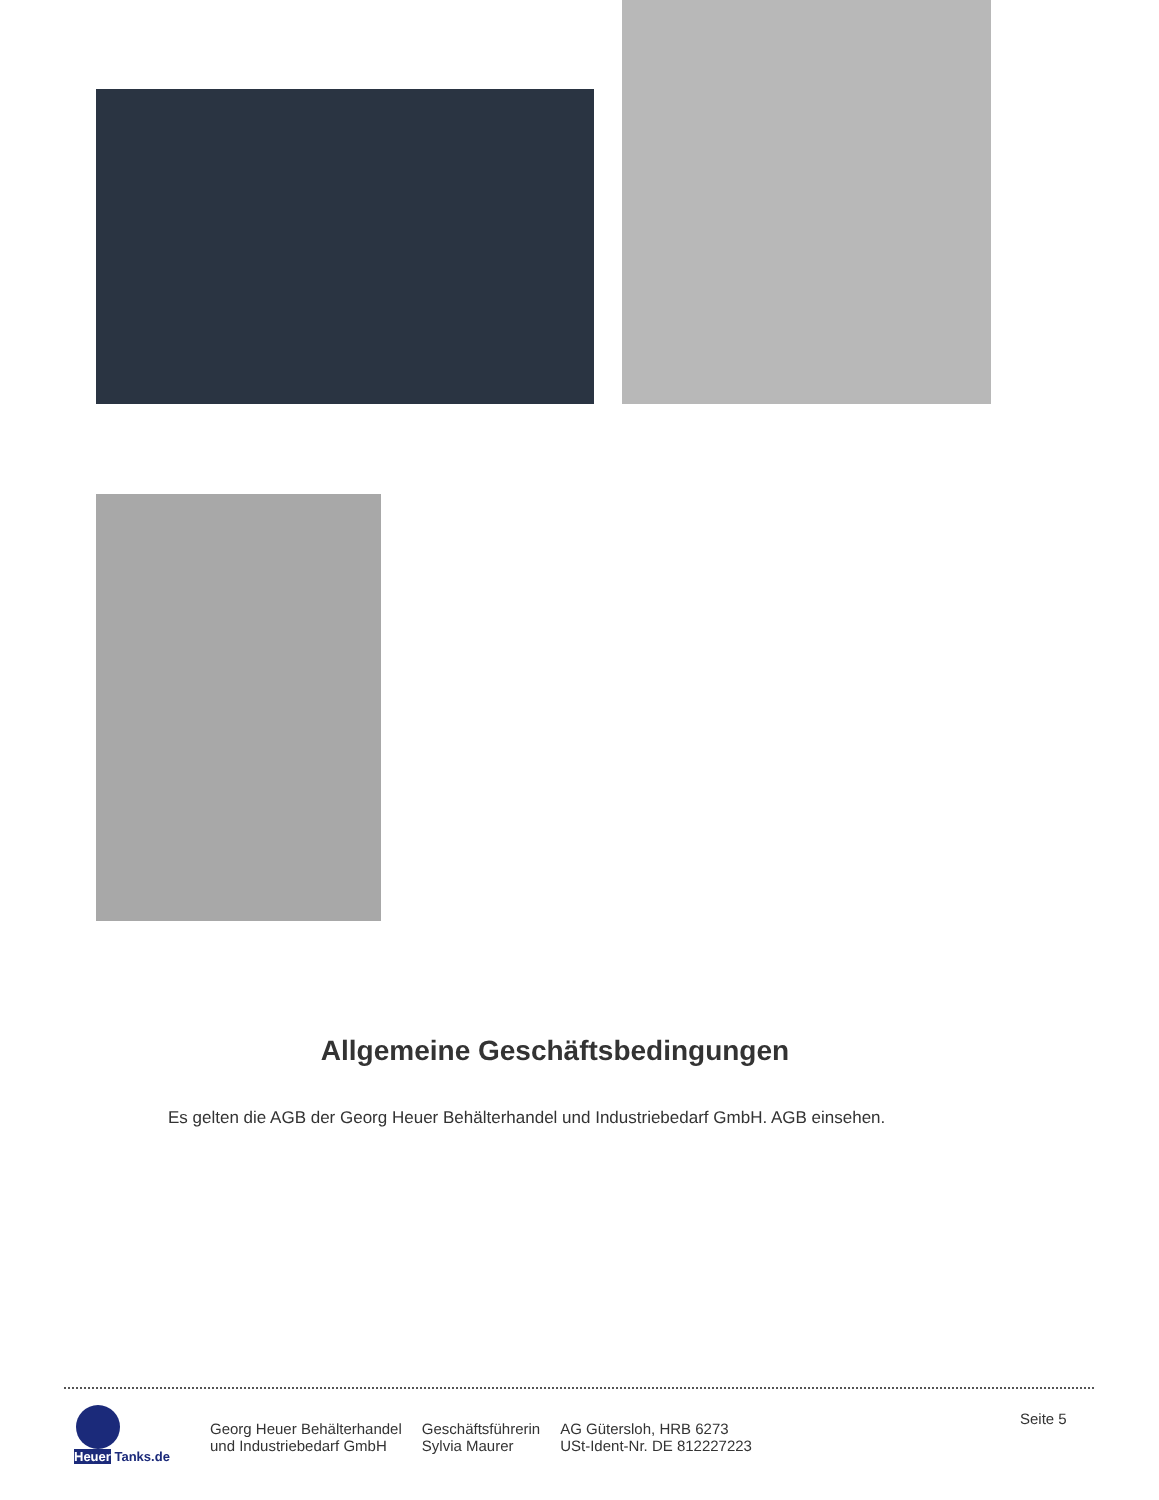Allgemeine Geschäftsbedingungen
Es gelten die AGB der Georg Heuer Behälterhandel und Industriebedarf GmbH. AGB einsehen.
Heuer Tanks.de
Georg Heuer Behälterhandel
und Industriebedarf GmbH
Geschäftsführerin
Sylvia Maurer
AG Gütersloh, HRB 6273
USt-Ident-Nr. DE 812227223
Seite 5